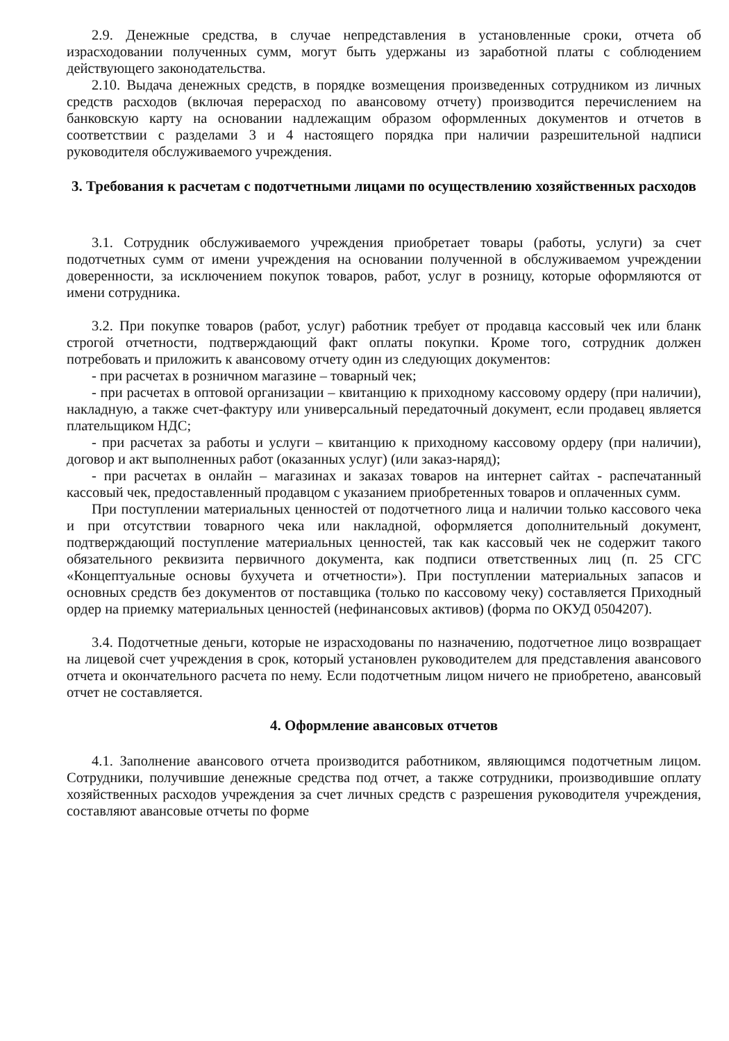2.9. Денежные средства, в случае непредставления в установленные сроки, отчета об израсходовании полученных сумм, могут быть удержаны из заработной платы с соблюдением действующего законодательства.
2.10. Выдача денежных средств, в порядке возмещения произведенных сотрудником из личных средств расходов (включая перерасход по авансовому отчету) производится перечислением на банковскую карту на основании надлежащим образом оформленных документов и отчетов в соответствии с разделами 3 и 4 настоящего порядка при наличии разрешительной надписи руководителя обслуживаемого учреждения.
3. Требования к расчетам с подотчетными лицами по осуществлению хозяйственных расходов
3.1. Сотрудник обслуживаемого учреждения приобретает товары (работы, услуги) за счет подотчетных сумм от имени учреждения на основании полученной в обслуживаемом учреждении доверенности, за исключением покупок товаров, работ, услуг в розницу, которые оформляются от имени сотрудника.
3.2. При покупке товаров (работ, услуг) работник требует от продавца кассовый чек или бланк строгой отчетности, подтверждающий факт оплаты покупки. Кроме того, сотрудник должен потребовать и приложить к авансовому отчету один из следующих документов:
- при расчетах в розничном магазине – товарный чек;
- при расчетах в оптовой организации – квитанцию к приходному кассовому ордеру (при наличии), накладную, а также счет-фактуру или универсальный передаточный документ, если продавец является плательщиком НДС;
- при расчетах за работы и услуги – квитанцию к приходному кассовому ордеру (при наличии), договор и акт выполненных работ (оказанных услуг) (или заказ-наряд);
- при расчетах в онлайн – магазинах и заказах товаров на интернет сайтах - распечатанный кассовый чек, предоставленный продавцом с указанием приобретенных товаров и оплаченных сумм.
При поступлении материальных ценностей от подотчетного лица и наличии только кассового чека и при отсутствии товарного чека или накладной, оформляется дополнительный документ, подтверждающий поступление материальных ценностей, так как кассовый чек не содержит такого обязательного реквизита первичного документа, как подписи ответственных лиц (п. 25 СГС «Концептуальные основы бухучета и отчетности»). При поступлении материальных запасов и основных средств без документов от поставщика (только по кассовому чеку) составляется Приходный ордер на приемку материальных ценностей (нефинансовых активов) (форма по ОКУД 0504207).
3.4. Подотчетные деньги, которые не израсходованы по назначению, подотчетное лицо возвращает на лицевой счет учреждения в срок, который установлен руководителем для представления авансового отчета и окончательного расчета по нему. Если подотчетным лицом ничего не приобретено, авансовый отчет не составляется.
4. Оформление авансовых отчетов
4.1. Заполнение авансового отчета производится работником, являющимся подотчетным лицом. Сотрудники, получившие денежные средства под отчет, а также сотрудники, производившие оплату хозяйственных расходов учреждения за счет личных средств с разрешения руководителя учреждения, составляют авансовые отчеты по форме